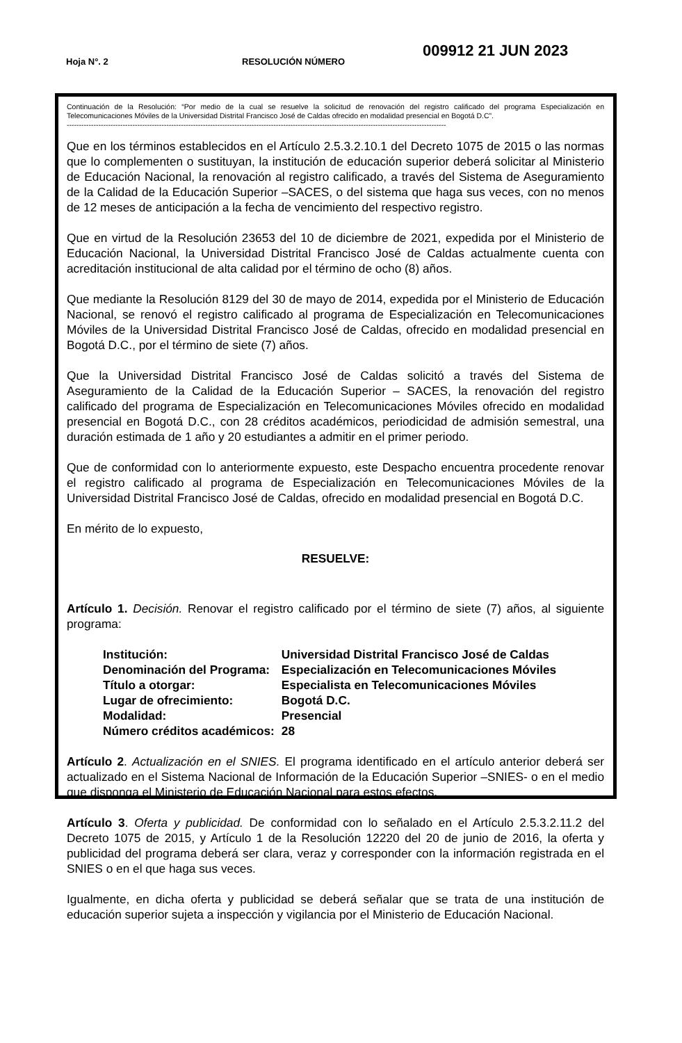Hoja N°. 2
RESOLUCIÓN NÚMERO
009912 21 JUN 2023
Continuación de la Resolución: “Por medio de la cual se resuelve la solicitud de renovación del registro calificado del programa Especialización en Telecomunicaciones Móviles de la Universidad Distrital Francisco José de Caldas ofrecido en modalidad presencial en Bogotá D.C”.
------------------------------------------------------------------------------------------------------------------------------------------------------------
Que en los términos establecidos en el Artículo 2.5.3.2.10.1 del Decreto 1075 de 2015 o las normas que lo complementen o sustituyan, la institución de educación superior deberá solicitar al Ministerio de Educación Nacional, la renovación al registro calificado, a través del Sistema de Aseguramiento de la Calidad de la Educación Superior –SACES, o del sistema que haga sus veces, con no menos de 12 meses de anticipación a la fecha de vencimiento del respectivo registro.
Que en virtud de la Resolución 23653 del 10 de diciembre de 2021, expedida por el Ministerio de Educación Nacional, la Universidad Distrital Francisco José de Caldas actualmente cuenta con acreditación institucional de alta calidad por el término de ocho (8) años.
Que mediante la Resolución 8129 del 30 de mayo de 2014, expedida por el Ministerio de Educación Nacional, se renovó el registro calificado al programa de Especialización en Telecomunicaciones Móviles de la Universidad Distrital Francisco José de Caldas, ofrecido en modalidad presencial en Bogotá D.C., por el término de siete (7) años.
Que la Universidad Distrital Francisco José de Caldas solicitó a través del Sistema de Aseguramiento de la Calidad de la Educación Superior – SACES, la renovación del registro calificado del programa de Especialización en Telecomunicaciones Móviles ofrecido en modalidad presencial en Bogotá D.C., con 28 créditos académicos, periodicidad de admisión semestral, una duración estimada de 1 año y 20 estudiantes a admitir en el primer periodo.
Que de conformidad con lo anteriormente expuesto, este Despacho encuentra procedente renovar el registro calificado al programa de Especialización en Telecomunicaciones Móviles de la Universidad Distrital Francisco José de Caldas, ofrecido en modalidad presencial en Bogotá D.C.
En mérito de lo expuesto,
RESUELVE:
Artículo 1. Decisión. Renovar el registro calificado por el término de siete (7) años, al siguiente programa:
| Institución: | Universidad Distrital Francisco José de Caldas |
| Denominación del Programa: | Especialización en Telecomunicaciones Móviles |
| Título a otorgar: | Especialista en Telecomunicaciones Móviles |
| Lugar de ofrecimiento: | Bogotá D.C. |
| Modalidad: | Presencial |
| Número créditos académicos: | 28 |
Artículo 2. Actualización en el SNIES. El programa identificado en el artículo anterior deberá ser actualizado en el Sistema Nacional de Información de la Educación Superior –SNIES- o en el medio que disponga el Ministerio de Educación Nacional para estos efectos.
Artículo 3. Oferta y publicidad. De conformidad con lo señalado en el Artículo 2.5.3.2.11.2 del Decreto 1075 de 2015, y Artículo 1 de la Resolución 12220 del 20 de junio de 2016, la oferta y publicidad del programa deberá ser clara, veraz y corresponder con la información registrada en el SNIES o en el que haga sus veces.
Igualmente, en dicha oferta y publicidad se deberá señalar que se trata de una institución de educación superior sujeta a inspección y vigilancia por el Ministerio de Educación Nacional.